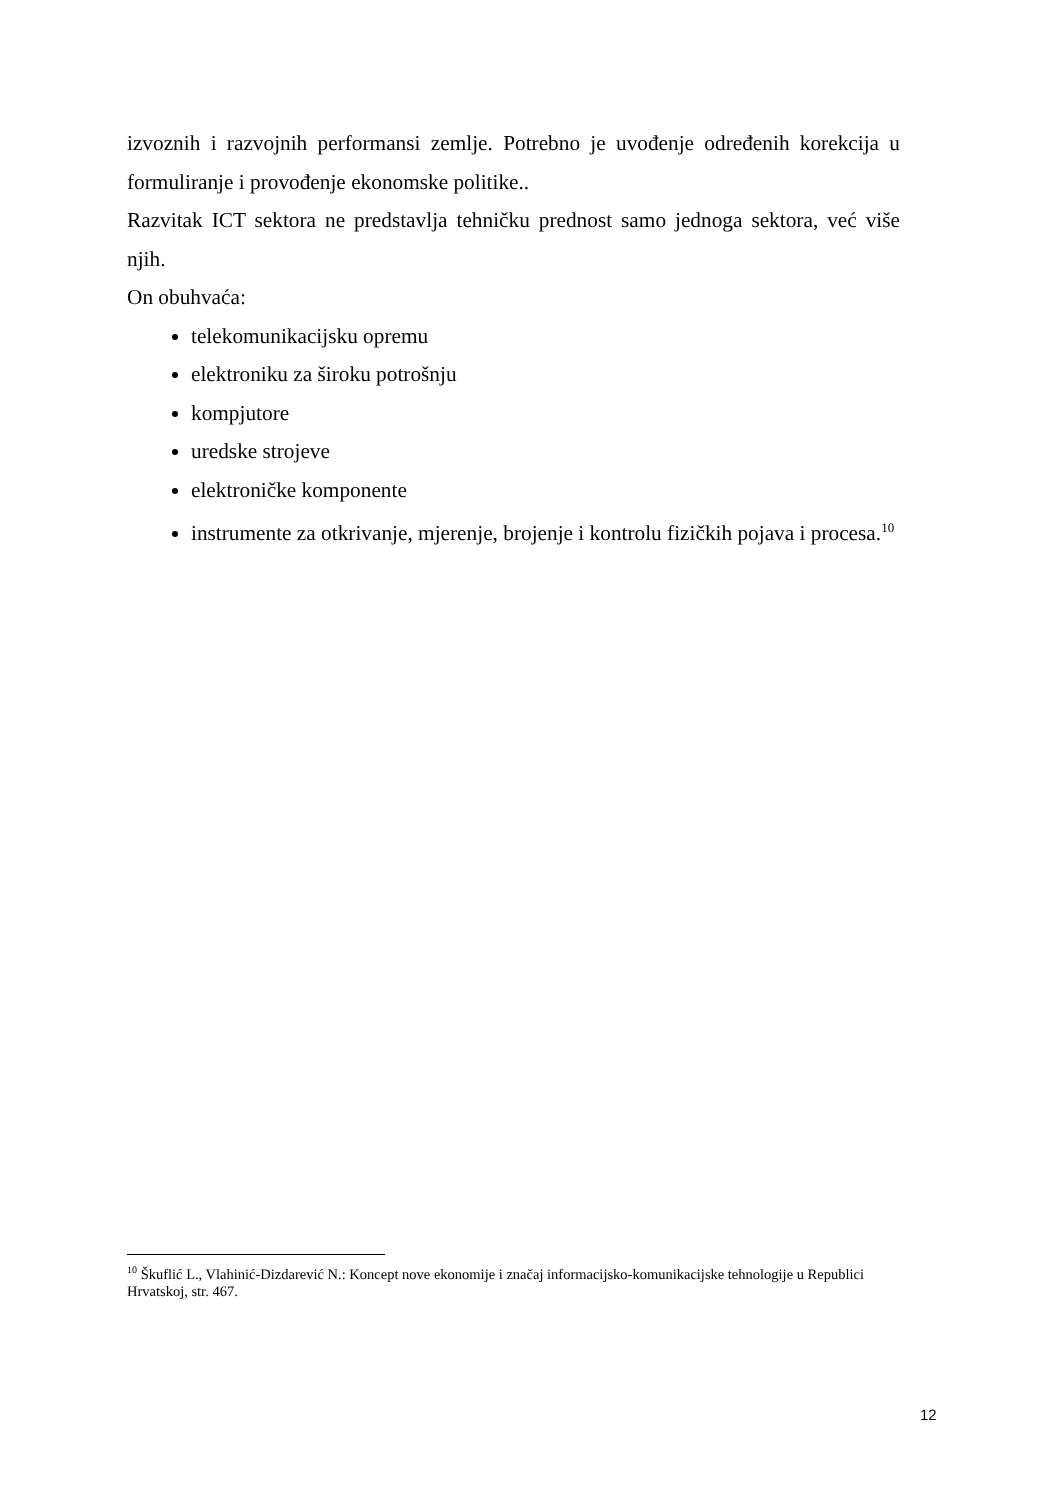izvoznih i razvojnih performansi zemlje. Potrebno je uvođenje određenih korekcija u formuliranje i provođenje ekonomske politike..
Razvitak ICT sektora ne predstavlja tehničku prednost samo jednoga sektora, već više njih.
On obuhvaća:
telekomunikacijsku opremu
elektroniku za široku potrošnju
kompjutore
uredske strojeve
elektroničke komponente
instrumente za otkrivanje, mjerenje, brojenje i kontrolu fizičkih pojava i procesa.<sup>10</sup>
<sup>10</sup> Škuflić L., Vlahinić-Dizdarević N.: Koncept nove ekonomije i značaj informacijsko-komunikacijske tehnologije u Republici Hrvatskoj, str. 467.
12